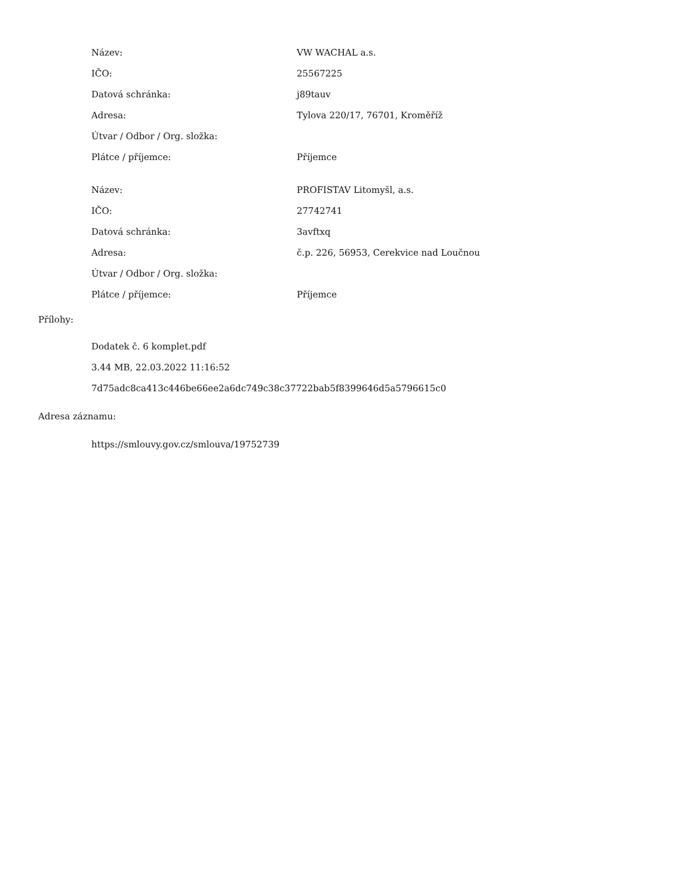| Název: | VW WACHAL a.s. |
| IČO: | 25567225 |
| Datová schránka: | j89tauv |
| Adresa: | Tylova 220/17, 76701, Kroměříž |
| Útvar / Odbor / Org. složka: | |
| Plátce / příjemce: | Příjemce |
| Název: | PROFISTAV Litomyšl, a.s. |
| IČO: | 27742741 |
| Datová schránka: | 3avftxq |
| Adresa: | č.p. 226, 56953, Cerekvice nad Loučnou |
| Útvar / Odbor / Org. složka: | |
| Plátce / příjemce: | Příjemce |
Přílohy:
Dodatek č. 6 komplet.pdf
3.44 MB, 22.03.2022 11:16:52
7d75adc8ca413c446be66ee2a6dc749c38c37722bab5f8399646d5a5796615c0
Adresa záznamu:
https://smlouvy.gov.cz/smlouva/19752739